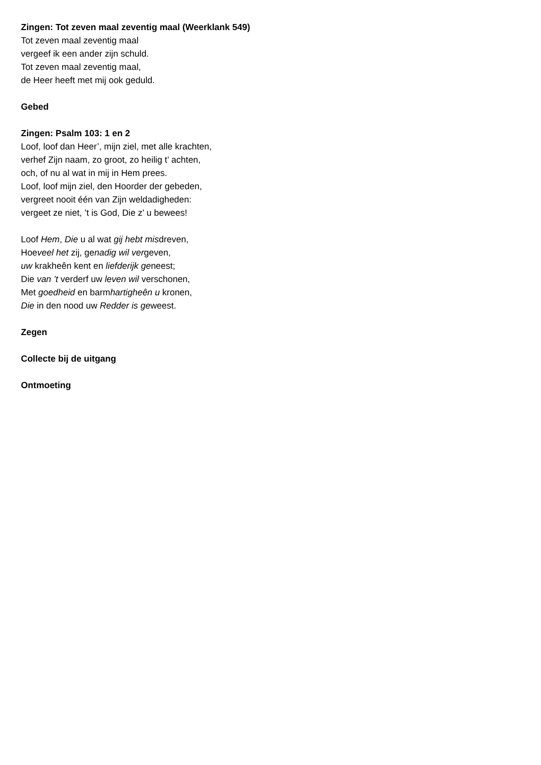Zingen: Tot zeven maal zeventig maal (Weerklank 549)
Tot zeven maal zeventig maal
vergeef ik een ander zijn schuld.
Tot zeven maal zeventig maal,
de Heer heeft met mij ook geduld.
Gebed
Zingen: Psalm 103: 1 en 2
Loof, loof dan Heer’, mijn ziel, met alle krachten,
verhef Zijn naam, zo groot, zo heilig t’ achten,
och, of nu al wat in mij in Hem prees.
Loof, loof mijn ziel, den Hoorder der gebeden,
vergreet nooit één van Zijn weldadigheden:
vergeet ze niet, ’t is God, Die z’ u bewees!
Loof Hem, Die u al wat gij hebt misdreven,
Hoeveel het zij, genadig wil vergeven,
uw krakheên kent en liefderijk geneest;
Die van ’t verderf uw leven wil verschonen,
Met goedheid en barmhartigheên u kronen,
Die in den nood uw Redder is geweest.
Zegen
Collecte bij de uitgang
Ontmoeting